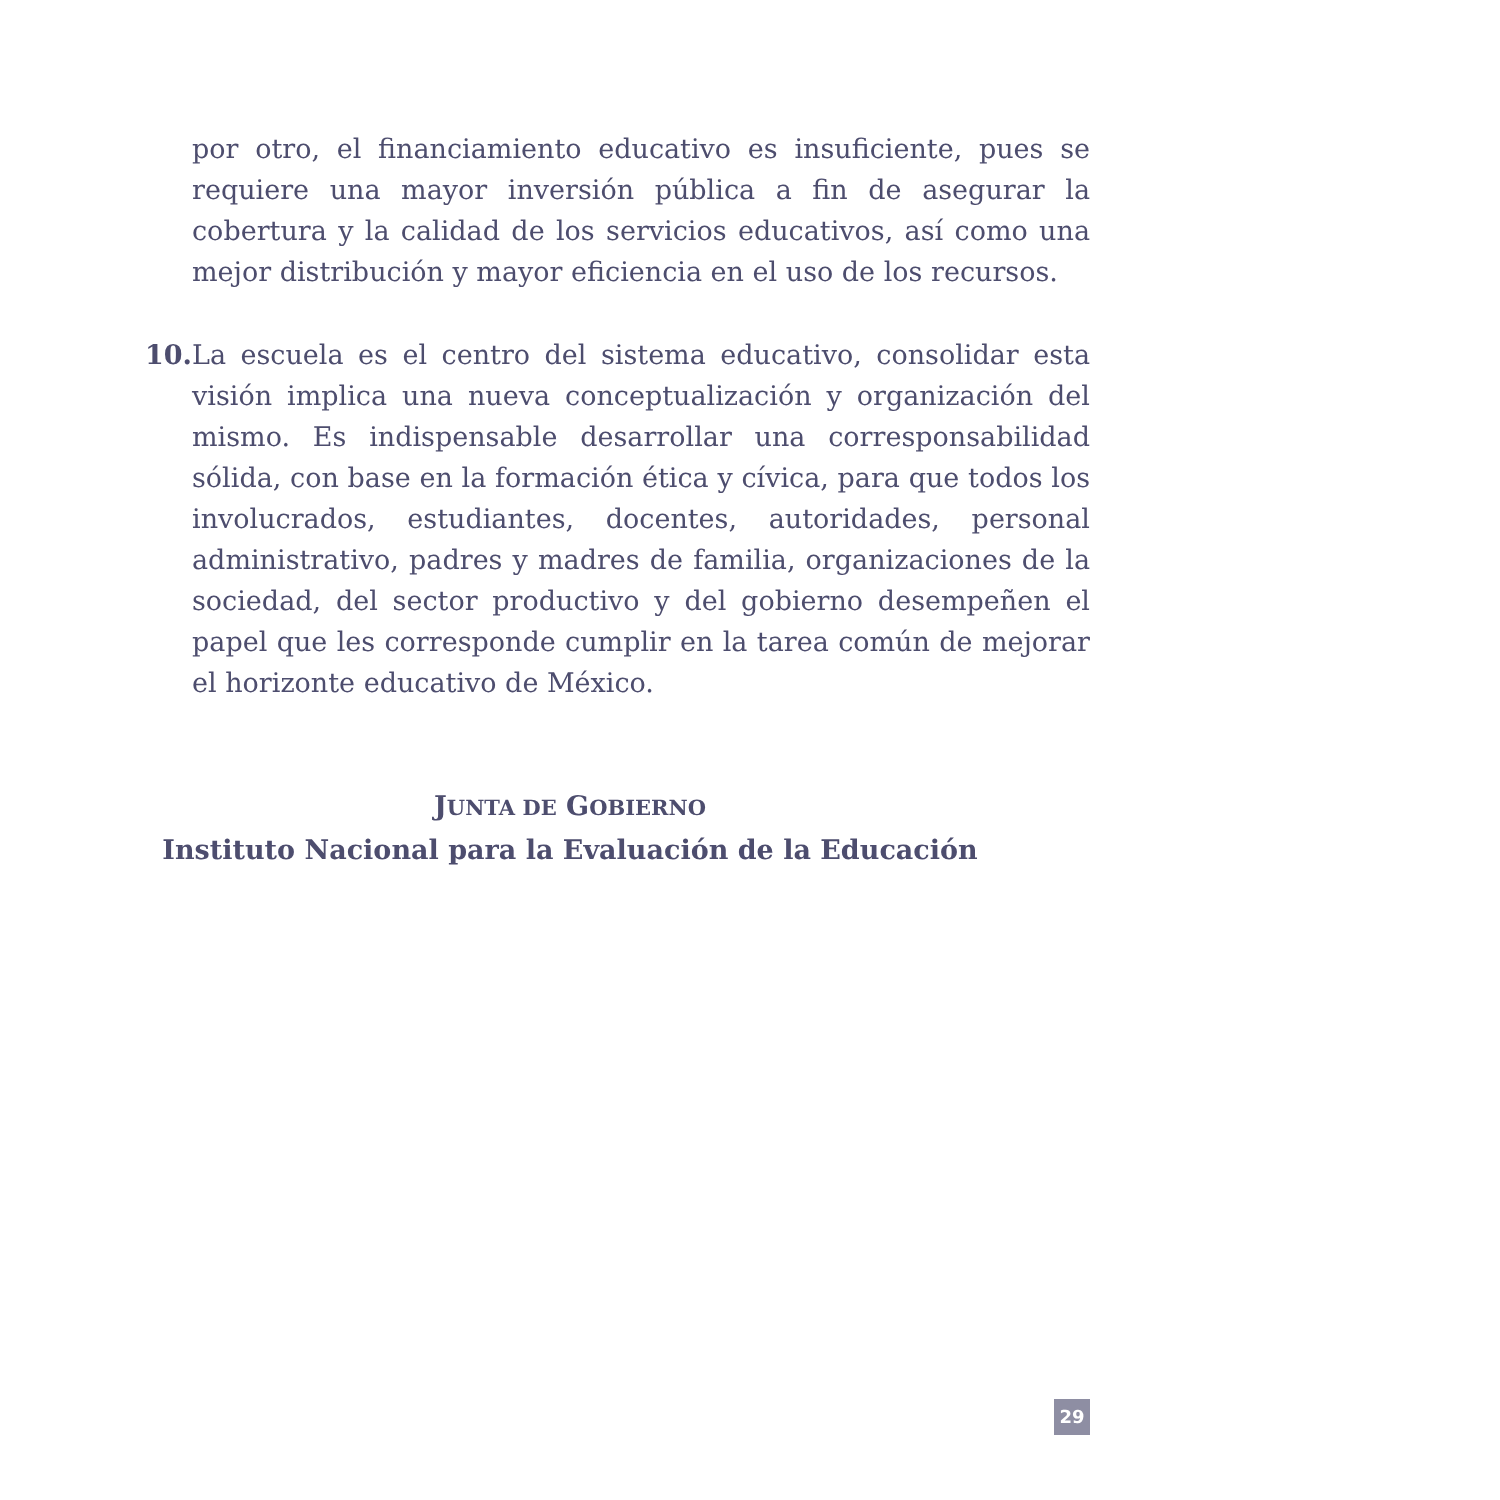por otro, el financiamiento educativo es insuficiente, pues se requiere una mayor inversión pública a fin de asegurar la cobertura y la calidad de los servicios educativos, así como una mejor distribución y mayor eficiencia en el uso de los recursos.
10.
La escuela es el centro del sistema educativo, consolidar esta visión implica una nueva conceptualización y organización del mismo. Es indispensable desarrollar una corresponsabilidad sólida, con base en la formación ética y cívica, para que todos los involucrados, estudiantes, docentes, autoridades, personal administrativo, padres y madres de familia, organizaciones de la sociedad, del sector productivo y del gobierno desempeñen el papel que les corresponde cumplir en la tarea común de mejorar el horizonte educativo de México.
JUNTA DE GOBIERNO
Instituto Nacional para la Evaluación de la Educación
29